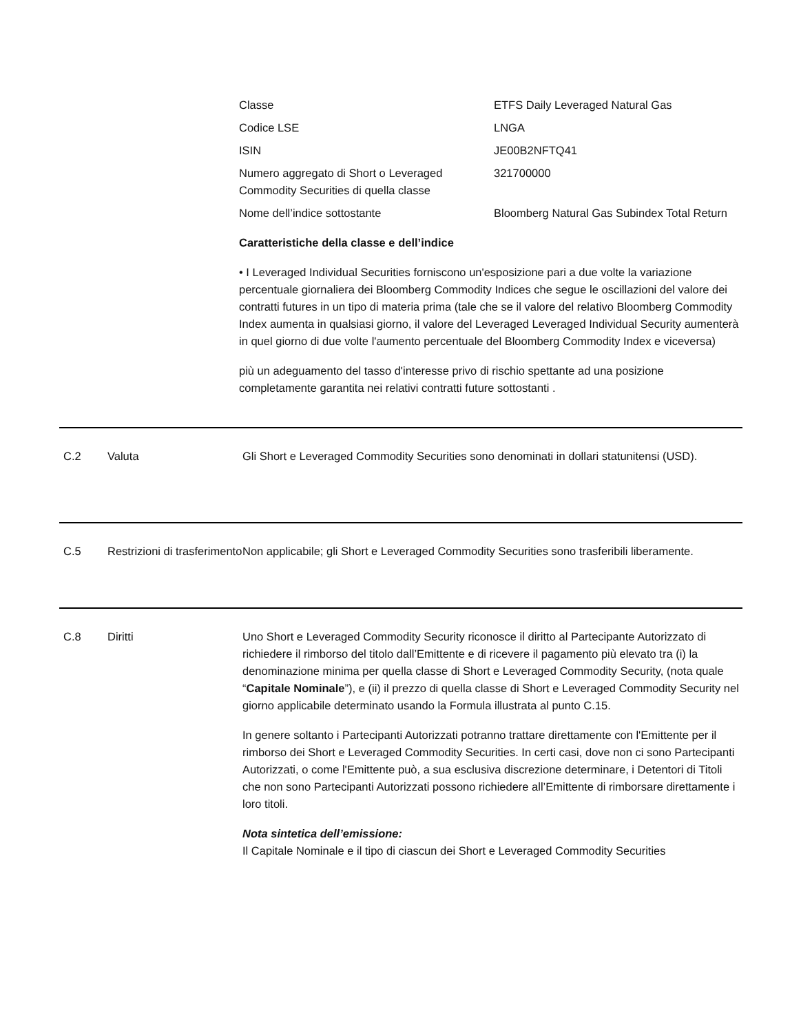| Classe | ETFS Daily Leveraged Natural Gas |
| Codice LSE | LNGA |
| ISIN | JE00B2NFTQ41 |
| Numero aggregato di Short o Leveraged Commodity Securities di quella classe | 321700000 |
| Nome dell’indice sottostante | Bloomberg Natural Gas Subindex Total Return |
Caratteristiche della classe e dell’indice
• I Leveraged Individual Securities forniscono un'esposizione pari a due volte la variazione percentuale giornaliera dei Bloomberg Commodity Indices che segue le oscillazioni del valore dei contratti futures in un tipo di materia prima (tale che se il valore del relativo Bloomberg Commodity Index aumenta in qualsiasi giorno, il valore del Leveraged Leveraged Individual Security aumenterà in quel giorno di due volte l'aumento percentuale del Bloomberg Commodity Index e viceversa)
più un adeguamento del tasso d'interesse privo di rischio spettante ad una posizione completamente garantita nei relativi contratti future sottostanti .
C.2 Valuta Gli Short e Leveraged Commodity Securities sono denominati in dollari statunitensi (USD).
C.5 Restrizioni di trasferimento
Non applicabile; gli Short e Leveraged Commodity Securities sono trasferibili liberamente.
C.8 Diritti Uno Short e Leveraged Commodity Security riconosce il diritto al Partecipante Autorizzato di richiedere il rimborso del titolo dall’Emittente e di ricevere il pagamento più elevato tra (i) la denominazione minima per quella classe di Short e Leveraged Commodity Security, (nota quale “Capitale Nominale”), e (ii) il prezzo di quella classe di Short e Leveraged Commodity Security nel giorno applicabile determinato usando la Formula illustrata al punto C.15.
In genere soltanto i Partecipanti Autorizzati potranno trattare direttamente con l'Emittente per il rimborso dei Short e Leveraged Commodity Securities. In certi casi, dove non ci sono Partecipanti Autorizzati, o come l'Emittente può, a sua esclusiva discrezione determinare, i Detentori di Titoli che non sono Partecipanti Autorizzati possono richiedere all’Emittente di rimborsare direttamente i loro titoli.
Nota sintetica dell’emissione:
Il Capitale Nominale e il tipo di ciascun dei Short e Leveraged Commodity Securities